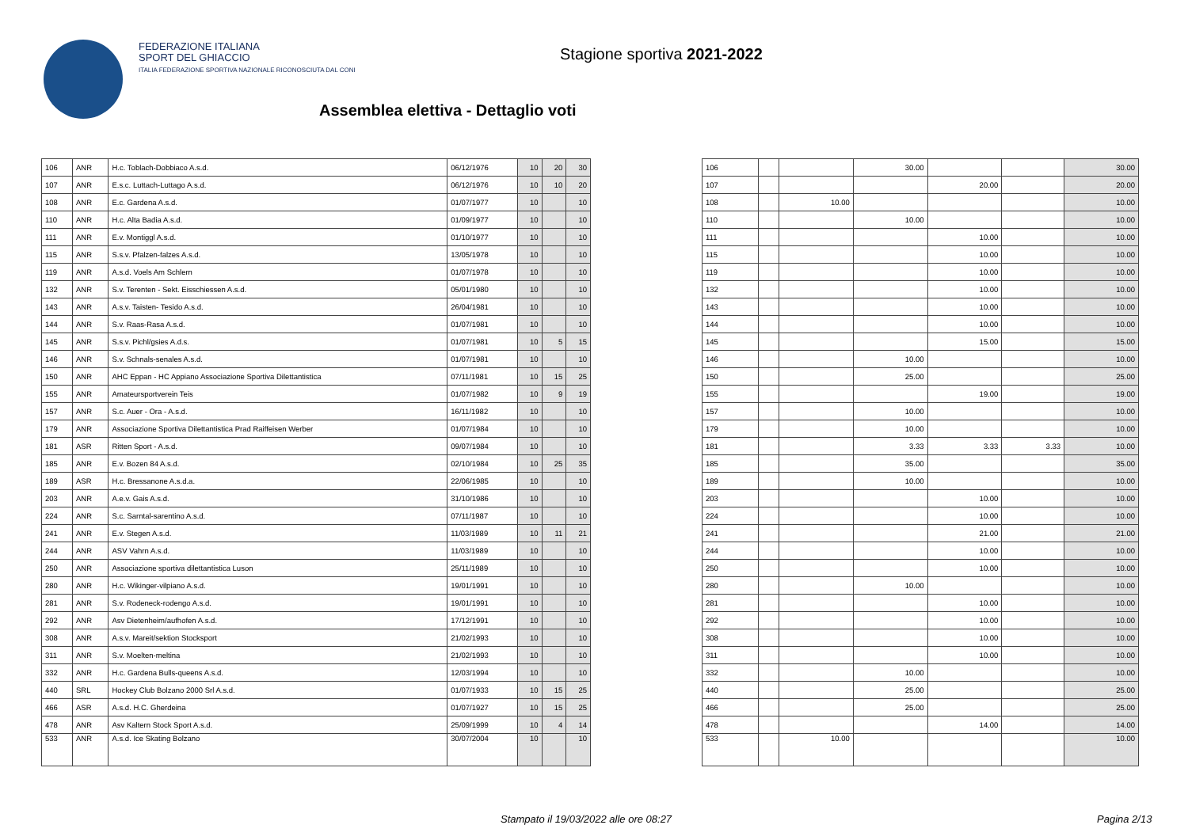FEDERAZIONE ITALIANA
SPORT DEL GHIACCIO
ITALIA FEDERAZIONE SPORTIVA NAZIONALE RICONOSCIUTA DAL CONI
Stagione sportiva 2021-2022
Assemblea elettiva - Dettaglio voti
| 106 | ANR | H.c. Toblach-Dobbiaco A.s.d. | 06/12/1976 | 10 | 20 | 30 |
| 107 | ANR | E.s.c. Luttach-Luttago A.s.d. | 06/12/1976 | 10 | 10 | 20 |
| 108 | ANR | E.c. Gardena A.s.d. | 01/07/1977 | 10 | | 10 |
| 110 | ANR | H.c. Alta Badia A.s.d. | 01/09/1977 | 10 | | 10 |
| 111 | ANR | E.v. Montiggl A.s.d. | 01/10/1977 | 10 | | 10 |
| 115 | ANR | S.s.v. Pfalzen-falzes A.s.d. | 13/05/1978 | 10 | | 10 |
| 119 | ANR | A.s.d. Voels Am Schlern | 01/07/1978 | 10 | | 10 |
| 132 | ANR | S.v. Terenten - Sekt. Eisschiessen A.s.d. | 05/01/1980 | 10 | | 10 |
| 143 | ANR | A.s.v. Taisten- Tesido A.s.d. | 26/04/1981 | 10 | | 10 |
| 144 | ANR | S.v. Raas-Rasa A.s.d. | 01/07/1981 | 10 | | 10 |
| 145 | ANR | S.s.v. Pichl/gsies A.d.s. | 01/07/1981 | 10 | 5 | 15 |
| 146 | ANR | S.v. Schnals-senales A.s.d. | 01/07/1981 | 10 | | 10 |
| 150 | ANR | AHC Eppan - HC Appiano Associazione Sportiva Dilettantistica | 07/11/1981 | 10 | 15 | 25 |
| 155 | ANR | Amateursportverein Teis | 01/07/1982 | 10 | 9 | 19 |
| 157 | ANR | S.c. Auer - Ora - A.s.d. | 16/11/1982 | 10 | | 10 |
| 179 | ANR | Associazione Sportiva Dilettantistica Prad Raiffeisen Werber | 01/07/1984 | 10 | | 10 |
| 181 | ASR | Ritten Sport - A.s.d. | 09/07/1984 | 10 | | 10 |
| 185 | ANR | E.v. Bozen 84 A.s.d. | 02/10/1984 | 10 | 25 | 35 |
| 189 | ASR | H.c. Bressanone A.s.d.a. | 22/06/1985 | 10 | | 10 |
| 203 | ANR | A.e.v. Gais A.s.d. | 31/10/1986 | 10 | | 10 |
| 224 | ANR | S.c. Sarntal-sarentino A.s.d. | 07/11/1987 | 10 | | 10 |
| 241 | ANR | E.v. Stegen A.s.d. | 11/03/1989 | 10 | 11 | 21 |
| 244 | ANR | ASV Vahrn A.s.d. | 11/03/1989 | 10 | | 10 |
| 250 | ANR | Associazione sportiva dilettantistica Luson | 25/11/1989 | 10 | | 10 |
| 280 | ANR | H.c. Wikinger-vilpiano A.s.d. | 19/01/1991 | 10 | | 10 |
| 281 | ANR | S.v. Rodeneck-rodengo A.s.d. | 19/01/1991 | 10 | | 10 |
| 292 | ANR | Asv Dietenheim/aufhofen A.s.d. | 17/12/1991 | 10 | | 10 |
| 308 | ANR | A.s.v. Mareit/sektion Stocksport | 21/02/1993 | 10 | | 10 |
| 311 | ANR | S.v. Moelten-meltina | 21/02/1993 | 10 | | 10 |
| 332 | ANR | H.c. Gardena Bulls-queens A.s.d. | 12/03/1994 | 10 | | 10 |
| 440 | SRL | Hockey Club Bolzano 2000 Srl A.s.d. | 01/07/1933 | 10 | 15 | 25 |
| 466 | ASR | A.s.d. H.C. Gherdeina | 01/07/1927 | 10 | 15 | 25 |
| 478 | ANR | Asv Kaltern Stock Sport A.s.d. | 25/09/1999 | 10 | 4 | 14 |
| 533 | ANR | A.s.d. Ice Skating Bolzano | 30/07/2004 | 10 | | 10 |
| 106 | | | 30.00 | | | 30.00 |
| 107 | | | | 20.00 | | 20.00 |
| 108 | | 10.00 | | | | 10.00 |
| 110 | | | 10.00 | | | 10.00 |
| 111 | | | | 10.00 | | 10.00 |
| 115 | | | | 10.00 | | 10.00 |
| 119 | | | | 10.00 | | 10.00 |
| 132 | | | | 10.00 | | 10.00 |
| 143 | | | | 10.00 | | 10.00 |
| 144 | | | | 10.00 | | 10.00 |
| 145 | | | | 15.00 | | 15.00 |
| 146 | | | 10.00 | | | 10.00 |
| 150 | | | 25.00 | | | 25.00 |
| 155 | | | | 19.00 | | 19.00 |
| 157 | | | 10.00 | | | 10.00 |
| 179 | | | 10.00 | | | 10.00 |
| 181 | | | 3.33 | 3.33 | 3.33 | 10.00 |
| 185 | | | 35.00 | | | 35.00 |
| 189 | | | 10.00 | | | 10.00 |
| 203 | | | | 10.00 | | 10.00 |
| 224 | | | | 10.00 | | 10.00 |
| 241 | | | | 21.00 | | 21.00 |
| 244 | | | | 10.00 | | 10.00 |
| 250 | | | | 10.00 | | 10.00 |
| 280 | | | 10.00 | | | 10.00 |
| 281 | | | | 10.00 | | 10.00 |
| 292 | | | | 10.00 | | 10.00 |
| 308 | | | | 10.00 | | 10.00 |
| 311 | | | | 10.00 | | 10.00 |
| 332 | | | 10.00 | | | 10.00 |
| 440 | | | 25.00 | | | 25.00 |
| 466 | | | 25.00 | | | 25.00 |
| 478 | | | | 14.00 | | 14.00 |
| 533 | | 10.00 | | | | 10.00 |
Stampato il 19/03/2022 alle ore 08:27
Pagina 2/13